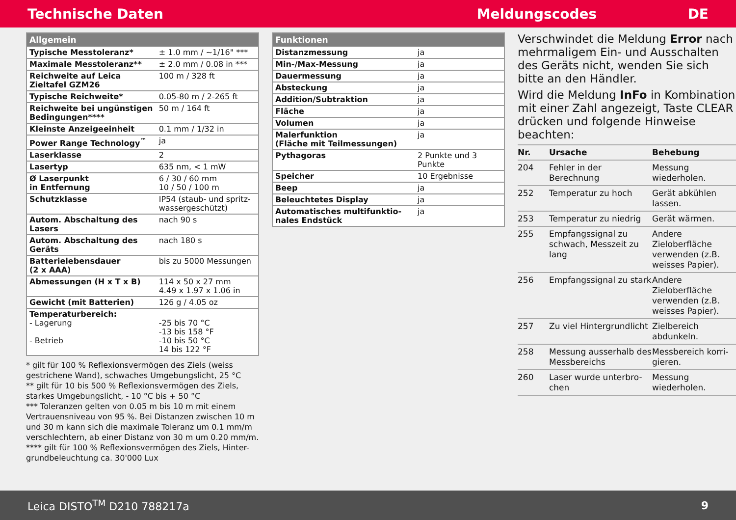Technische Daten Meldungscodes DE
| Allgemein | |
| --- | --- |
| Typische Messtoleranz* | ± 1.0 mm / ~1/16" *** |
| Maximale Messtoleranz** | ± 2.0 mm / 0.08 in *** |
| Reichweite auf Leica Zieltafel GZM26 | 100 m / 328 ft |
| Typische Reichweite* | 0.05-80 m / 2-265 ft |
| Reichweite bei ungünstigen Bedingungen**** | 50 m / 164 ft |
| Kleinste Anzeigeeinheit | 0.1 mm / 1/32 in |
| Power Range Technology<sup>™</sup> | ja |
| Laserklasse | 2 |
| Lasertyp | 635 nm, < 1 mW |
| Ø Laserpunkt in Entfernung | 6 / 30 / 60 mm 10 / 50 / 100 m |
| Schutzklasse | IP54 (staub- und spritz-wassergeschützt) |
| Autom. Abschaltung des Lasers | nach 90 s |
| Autom. Abschaltung des Geräts | nach 180 s |
| Batterielebensdauer (2 x AAA) | bis zu 5000 Messungen |
| Abmessungen (H x T x B) | 114 x 50 x 27 mm 4.49 x 1.97 x 1.06 in |
| Gewicht (mit Batterien) | 126 g / 4.05 oz |
| Temperaturbereich: - Lagerung - Betrieb | -25 bis 70 °C -13 bis 158 °F -10 bis 50 °C 14 bis 122 °F |
* gilt für 100 % Reflexionsvermögen des Ziels (weiss gestrichene Wand), schwaches Umgebungslicht, 25 °C
** gilt für 10 bis 500 % Reflexionsvermögen des Ziels, starkes Umgebungslicht, - 10 °C bis + 50 °C
*** Toleranzen gelten von 0.05 m bis 10 m mit einem Vertrauensniveau von 95 %. Bei Distanzen zwischen 10 m und 30 m kann sich die maximale Toleranz um 0.1 mm/m verschlechtern, ab einer Distanz von 30 m um 0.20 mm/m.
**** gilt für 100 % Reflexionsvermögen des Ziels, Hinter-grundbeleuchtung ca. 30'000 Lux
| Funktionen | |
| --- | --- |
| Distanzmessung | ja |
| Min-/Max-Messung | ja |
| Dauermessung | ja |
| Absteckung | ja |
| Addition/Subtraktion | ja |
| Fläche | ja |
| Volumen | ja |
| Malerfunktion (Fläche mit Teilmessungen) | ja |
| Pythagoras | 2 Punkte und 3 Punkte |
| Speicher | 10 Ergebnisse |
| Beep | ja |
| Beleuchtetes Display | ja |
| Automatisches multifunktio-nales Endstück | ja |
Verschwindet die Meldung Error nach mehrmaligem Ein- und Ausschalten des Geräts nicht, wenden Sie sich bitte an den Händler.
Wird die Meldung InFo in Kombination mit einer Zahl angezeigt, Taste CLEAR drücken und folgende Hinweise beachten:
| Nr. | Ursache | Behebung |
| --- | --- | --- |
| 204 | Fehler in der Berechnung | Messung wiederholen. |
| 252 | Temperatur zu hoch | Gerät abkühlen lassen. |
| 253 | Temperatur zu niedrig | Gerät wärmen. |
| 255 | Empfangssignal zu schwach, Messzeit zu lang | Andere Zieloberfläche verwenden (z.B. weisses Papier). |
| 256 | Empfangssignal zu stark | Andere Zieloberfläche verwenden (z.B. weisses Papier). |
| 257 | Zu viel Hintergrundlicht | Zielbereich abdunkeln. |
| 258 | Messung ausserhalb des Messbereichs | Messbereich korri-gieren. |
| 260 | Laser wurde unterbro-chen | Messung wiederholen. |
Leica DISTO<sup>TM</sup> D210 788217a 9